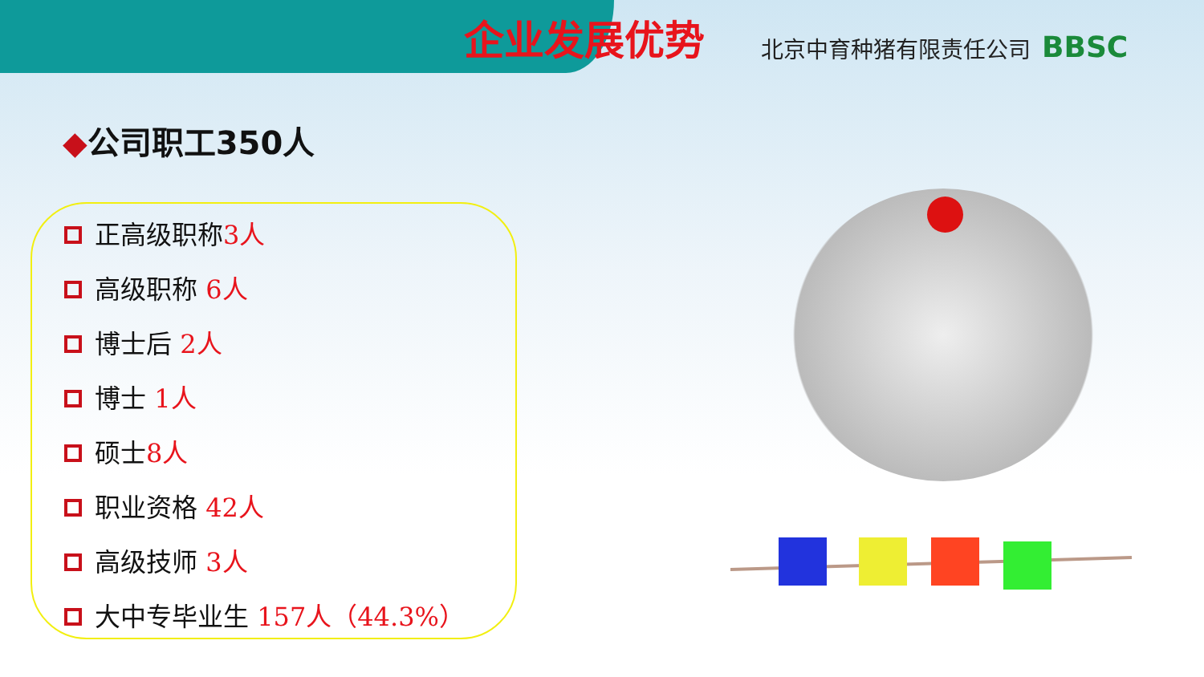企业发展优势
北京中育种猪有限责任公司
BBSC
◆公司职工350人
正高级职称3人
高级职称 6人
博士后 2人
博士 1人
硕士8人
职业资格 42人
高级技师 3人
大中专毕业生 157人（44.3%）